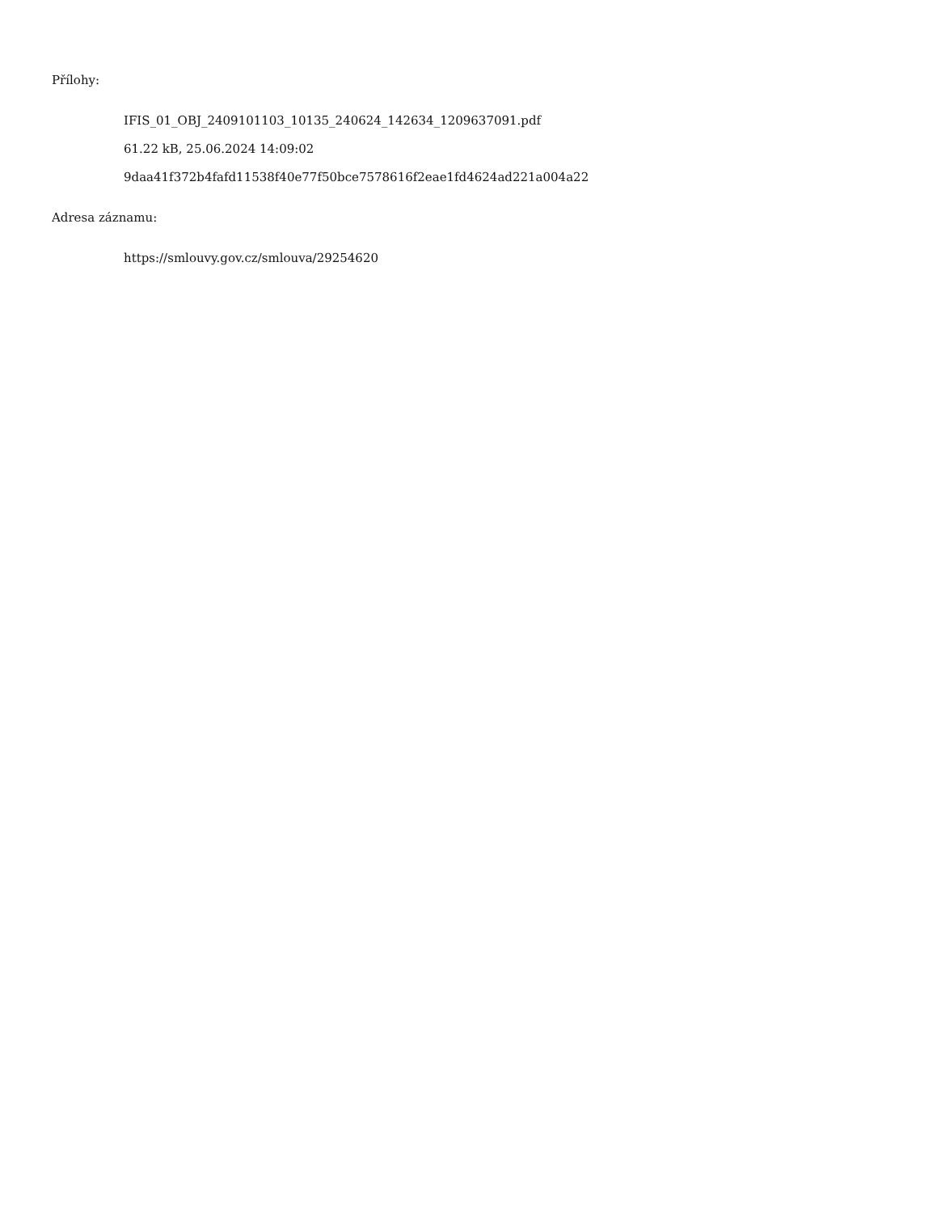Přílohy:
IFIS_01_OBJ_2409101103_10135_240624_142634_1209637091.pdf
61.22 kB, 25.06.2024 14:09:02
9daa41f372b4fafd11538f40e77f50bce7578616f2eae1fd4624ad221a004a22
Adresa záznamu:
https://smlouvy.gov.cz/smlouva/29254620